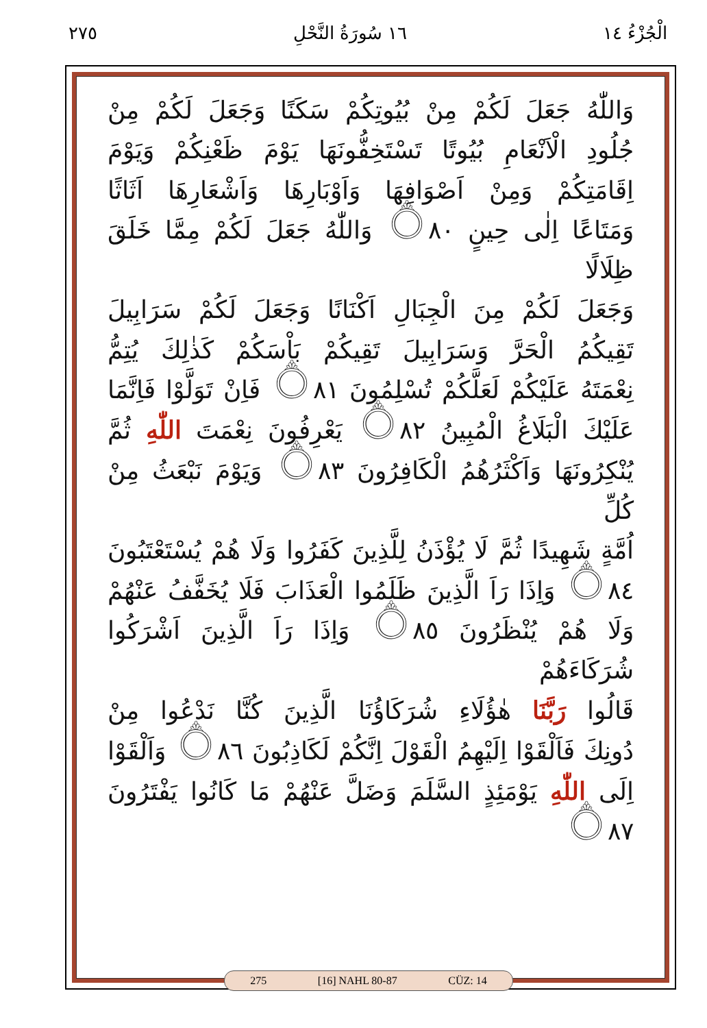الْجُزْءُ ١٤ ١٦ سُورَةُ النَّحْلِ ٢٧٥
وَاللّٰهُ جَعَلَ لَكُمْ مِنْ بُيُوتِكُمْ سَكَنًا وَجَعَلَ لَكُمْ مِنْ
جُلُودِ الْاَنْعَامِ بُيُوتًا تَسْتَخِفُّونَهَا يَوْمَ ظَعْنِكُمْ وَيَوْمَ
اِقَامَتِكُمْ وَمِنْ اَصْوَافِهَا وَاَوْبَارِهَا وَاَشْعَارِهَا اَثَاثًا
وَمَتَاعًا اِلٰى حِينٍ ۝٨٠ وَاللّٰهُ جَعَلَ لَكُمْ مِمَّا خَلَقَ ظِلَالًا
وَجَعَلَ لَكُمْ مِنَ الْجِبَالِ اَكْنَانًا وَجَعَلَ لَكُمْ سَرَابِيلَ
تَقِيكُمُ الْحَرَّ وَسَرَابِيلَ تَقِيكُمْ بَاْسَكُمْ كَذٰلِكَ يُتِمُّ
نِعْمَتَهُ عَلَيْكُمْ لَعَلَّكُمْ تُسْلِمُونَ ۝٨١ فَاِنْ تَوَلَّوْا فَاِنَّمَا
عَلَيْكَ الْبَلَاغُ الْمُبِينُ ۝٨٢ يَعْرِفُونَ نِعْمَتَ اللّٰهِ ثُمَّ
يُنْكِرُونَهَا وَاَكْثَرُهُمُ الْكَافِرُونَ ۝٨٣ وَيَوْمَ نَبْعَثُ مِنْ كُلِّ
اُمَّةٍ شَهِيدًا ثُمَّ لَا يُؤْذَنُ لِلَّذِينَ كَفَرُوا وَلَا هُمْ يُسْتَعْتَبُونَ
۝٨٤ وَاِذَا رَاَ الَّذِينَ ظَلَمُوا الْعَذَابَ فَلَا يُخَفَّفُ عَنْهُمْ
وَلَا هُمْ يُنْظَرُونَ ۝٨٥ وَاِذَا رَاَ الَّذِينَ اَشْرَكُوا شُرَكَاءَهُمْ
قَالُوا رَبَّنَا هٰؤُلَاءِ شُرَكَاؤُنَا الَّذِينَ كُنَّا نَدْعُوا مِنْ
دُونِكَ فَاَلْقَوْا اِلَيْهِمُ الْقَوْلَ اِنَّكُمْ لَكَاذِبُونَ ۝٨٦ وَاَلْقَوْا
اِلَى اللّٰهِ يَوْمَئِذٍ السَّلَمَ وَضَلَّ عَنْهُمْ مَا كَانُوا يَفْتَرُونَ ۝٨٧
275 [16] NAHL 80-87 CÜZ: 14